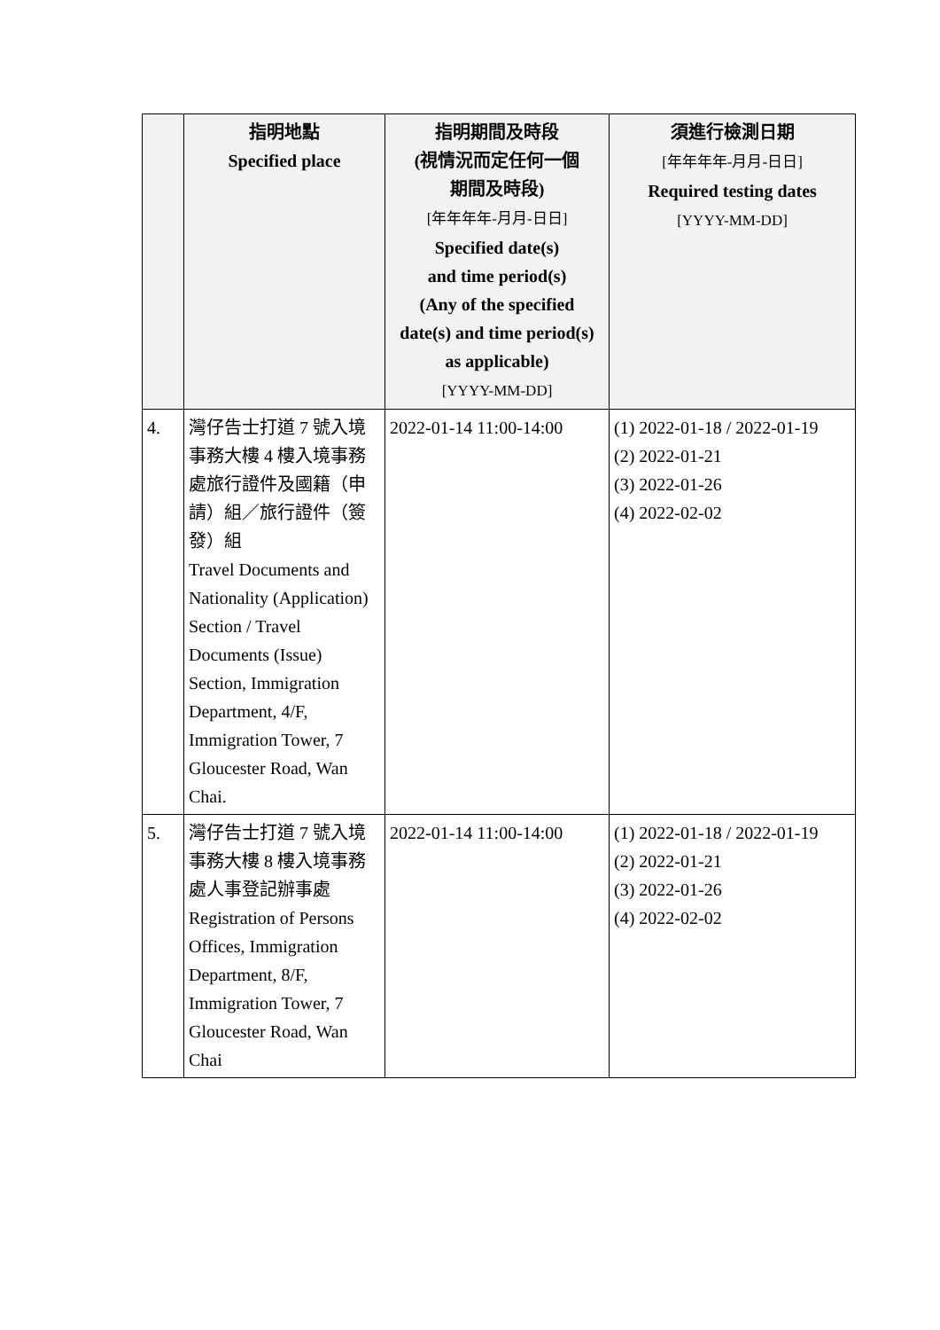| | 指明地點 Specified place | 指明期間及時段 (視情況而定任何一個 期間及時段) [年年年年-月月-日日] Specified date(s) and time period(s) (Any of the specified date(s) and time period(s) as applicable) [YYYY-MM-DD] | 須進行檢測日期 [年年年年-月月-日日] Required testing dates [YYYY-MM-DD] |
| --- | --- | --- | --- |
| 4. | 灣仔告士打道 7 號入境事務大樓 4 樓入境事務處旅行證件及國籍（申請）組／旅行證件（簽發）組 Travel Documents and Nationality (Application) Section / Travel Documents (Issue) Section, Immigration Department, 4/F, Immigration Tower, 7 Gloucester Road, Wan Chai. | 2022-01-14 11:00-14:00 | (1) 2022-01-18 / 2022-01-19 (2) 2022-01-21 (3) 2022-01-26 (4) 2022-02-02 |
| 5. | 灣仔告士打道 7 號入境事務大樓 8 樓入境事務處人事登記辦事處 Registration of Persons Offices, Immigration Department, 8/F, Immigration Tower, 7 Gloucester Road, Wan Chai | 2022-01-14 11:00-14:00 | (1) 2022-01-18 / 2022-01-19 (2) 2022-01-21 (3) 2022-01-26 (4) 2022-02-02 |